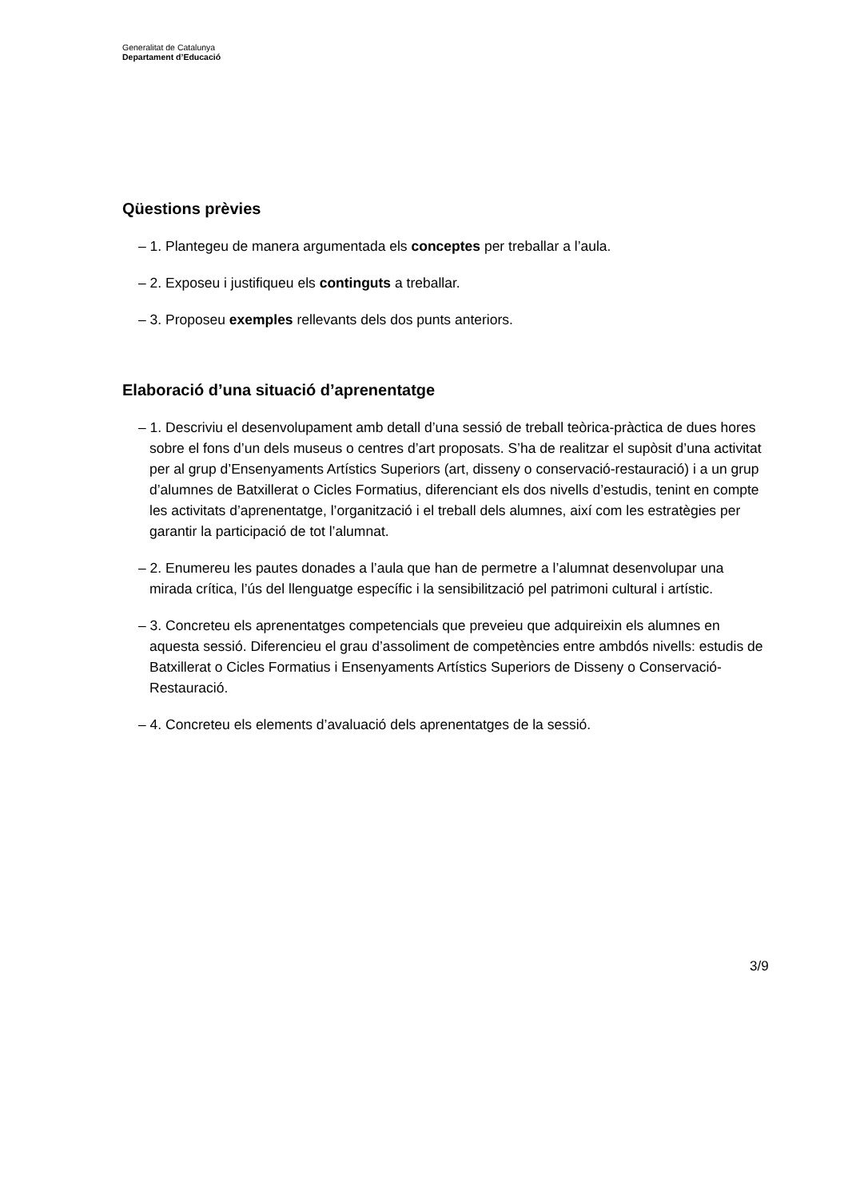Generalitat de Catalunya
Departament d’Educació
Qüestions prèvies
– 1. Plantegeu de manera argumentada els conceptes per treballar a l’aula.
– 2. Exposeu i justifiqueu els continguts a treballar.
– 3. Proposeu exemples rellevants dels dos punts anteriors.
Elaboració d’una situació d’aprenentatge
– 1. Descriviu el desenvolupament amb detall d’una sessió de treball teòrica-pràctica de dues hores sobre el fons d’un dels museus o centres d’art proposats. S’ha de realitzar el supòsit d’una activitat per al grup d’Ensenyaments Artístics Superiors (art, disseny o conservació-restauració) i a un grup d’alumnes de Batxillerat o Cicles Formatius, diferenciant els dos nivells d’estudis, tenint en compte les activitats d’aprenentatge, l’organització i el treball dels alumnes, així com les estratègies per garantir la participació de tot l’alumnat.
– 2. Enumereu les pautes donades a l’aula que han de permetre a l’alumnat desenvolupar una mirada crítica, l’ús del llenguatge específic i la sensibilització pel patrimoni cultural i artístic.
– 3. Concreteu els aprenentatges competencials que preveieu que adquireixin els alumnes en aquesta sessió. Diferencieu el grau d’assoliment de competències entre ambdós nivells: estudis de Batxillerat o Cicles Formatius i Ensenyaments Artístics Superiors de Disseny o Conservació-Restauració.
– 4. Concreteu els elements d’avaluació dels aprenentatges de la sessió.
3/9